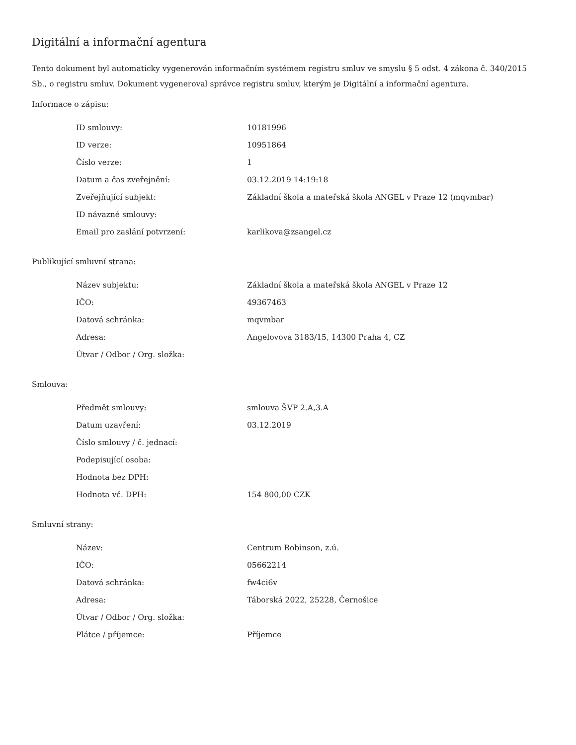Digitální a informační agentura
Tento dokument byl automaticky vygenerován informačním systémem registru smluv ve smyslu § 5 odst. 4 zákona č. 340/2015 Sb., o registru smluv. Dokument vygeneroval správce registru smluv, kterým je Digitální a informační agentura.
Informace o zápisu:
| ID smlouvy: | 10181996 |
| ID verze: | 10951864 |
| Číslo verze: | 1 |
| Datum a čas zveřejnění: | 03.12.2019 14:19:18 |
| Zveřejňující subjekt: | Základní škola a mateřská škola ANGEL v Praze 12 (mqvmbar) |
| ID návazné smlouvy: | |
| Email pro zaslání potvrzení: | karlikova@zsangel.cz |
Publikující smluvní strana:
| Název subjektu: | Základní škola a mateřská škola ANGEL v Praze 12 |
| IČO: | 49367463 |
| Datová schránka: | mqvmbar |
| Adresa: | Angelovova 3183/15, 14300 Praha 4, CZ |
| Útvar / Odbor / Org. složka: | |
Smlouva:
| Předmět smlouvy: | smlouva ŠVP 2.A,3.A |
| Datum uzavření: | 03.12.2019 |
| Číslo smlouvy / č. jednací: | |
| Podepisující osoba: | |
| Hodnota bez DPH: | |
| Hodnota vč. DPH: | 154 800,00 CZK |
Smluvní strany:
| Název: | Centrum Robinson, z.ú. |
| IČO: | 05662214 |
| Datová schránka: | fw4ci6v |
| Adresa: | Táborská 2022, 25228, Černošice |
| Útvar / Odbor / Org. složka: | |
| Plátce / příjemce: | Příjemce |